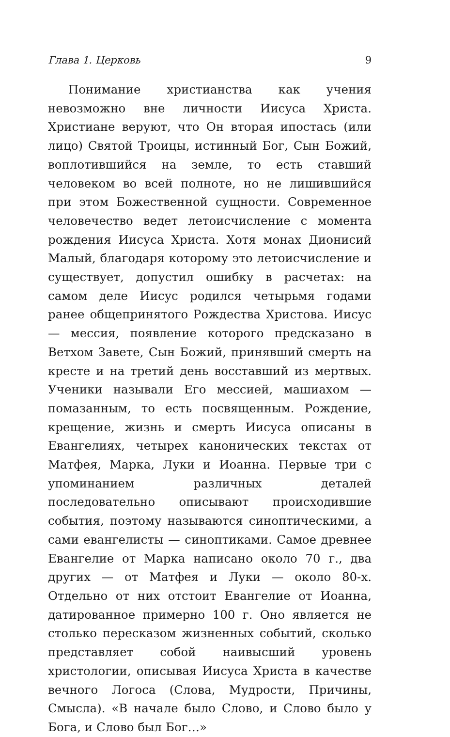Глава 1. Церковь 9
Понимание христианства как учения невозможно вне личности Иисуса Христа. Христиане веруют, что Он вторая ипостась (или лицо) Святой Троицы, истинный Бог, Сын Божий, воплотившийся на земле, то есть ставший человеком во всей полноте, но не лишившийся при этом Божественной сущности. Современное человечество ведет летоисчисление с момента рождения Иисуса Христа. Хотя монах Дионисий Малый, благодаря которому это летоисчисление и существует, допустил ошибку в расчетах: на самом деле Иисус родился четырьмя годами ранее общепринятого Рождества Христова. Иисус — мессия, появление которого предсказано в Ветхом Завете, Сын Божий, принявший смерть на кресте и на третий день восставший из мертвых. Ученики называли Его мессией, машиахом — помазанным, то есть посвященным. Рождение, крещение, жизнь и смерть Иисуса описаны в Евангелиях, четырех канонических текстах от Матфея, Марка, Луки и Иоанна. Первые три с упоминанием различных деталей последовательно описывают происходившие события, поэтому называются синоптическими, а сами евангелисты — синоптиками. Самое древнее Евангелие от Марка написано около 70 г., два других — от Матфея и Луки — около 80-х. Отдельно от них отстоит Евангелие от Иоанна, датированное примерно 100 г. Оно является не столько пересказом жизненных событий, сколько представляет собой наивысший уровень христологии, описывая Иисуса Христа в качестве вечного Логоса (Слова, Мудрости, Причины, Смысла). «В начале было Слово, и Слово было у Бога, и Слово был Бог…»